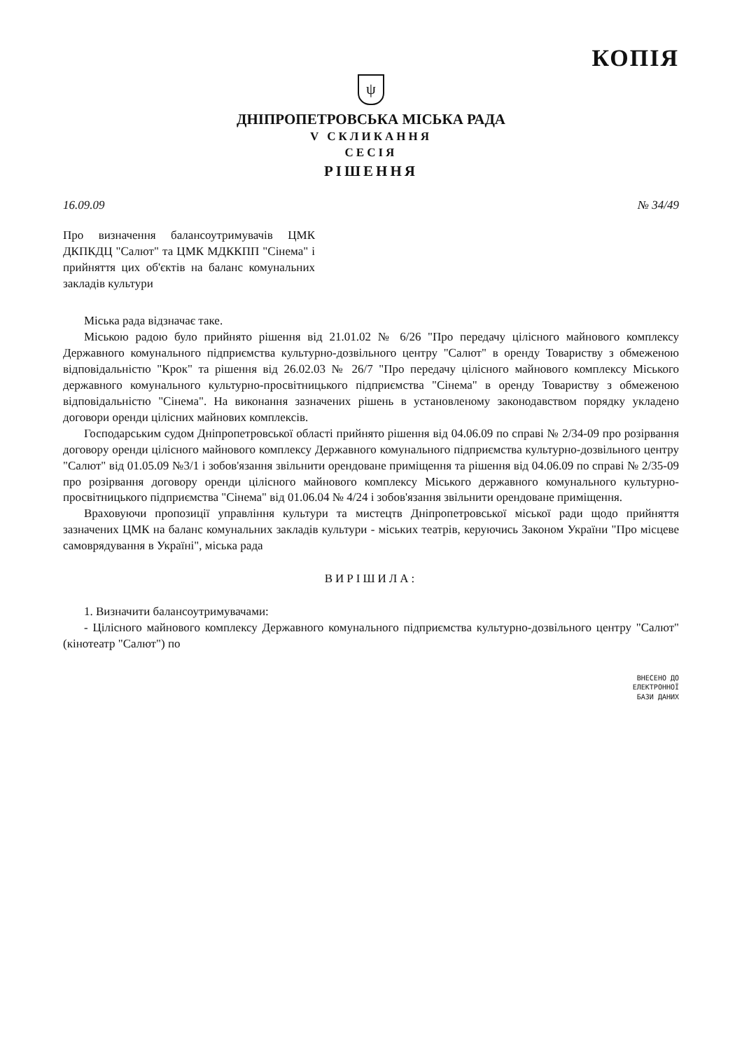КОПІЯ
ψ
ДНІПРОПЕТРОВСЬКА МІСЬКА РАДА
V СКЛИКАННЯ
СЕСІЯ
РІШЕННЯ
16.09.09 № 34/49
Про визначення балансоутримувачів ЦМК ДКПКДЦ "Салют" та ЦМК МДККПП "Сінема" і прийняття цих об'єктів на баланс комунальних закладів культури
Міська рада відзначає таке.
Міською радою було прийнято рішення від 21.01.02 № 6/26 "Про передачу цілісного майнового комплексу Державного комунального підприємства культурно-дозвільного центру "Салют" в оренду Товариству з обмеженою відповідальністю "Крок" та рішення від 26.02.03 № 26/7 "Про передачу цілісного майнового комплексу Міського державного комунального культурно-просвітницького підприємства "Сінема" в оренду Товариству з обмеженою відповідальністю "Сінема". На виконання зазначених рішень в установленому законодавством порядку укладено договори оренди цілісних майнових комплексів.
Господарським судом Дніпропетровської області прийнято рішення від 04.06.09 по справі № 2/34-09 про розірвання договору оренди цілісного майнового комплексу Державного комунального підприємства культурно-дозвільного центру "Салют" від 01.05.09 №3/1 і зобов'язання звільнити орендоване приміщення та рішення від 04.06.09 по справі № 2/35-09 про розірвання договору оренди цілісного майнового комплексу Міського державного комунального культурно-просвітницького підприємства "Сінема" від 01.06.04 № 4/24 і зобов'язання звільнити орендоване приміщення.
Враховуючи пропозиції управління культури та мистецтв Дніпропетровської міської ради щодо прийняття зазначених ЦМК на баланс комунальних закладів культури - міських театрів, керуючись Законом України "Про місцеве самоврядування в Україні", міська рада
ВИРІШИЛА:
1. Визначити балансоутримувачами:
- Цілісного майнового комплексу Державного комунального підприємства культурно-дозвільного центру "Салют" (кінотеатр "Салют") по
ВНЕСЕНО ДО
ЕЛЕКТРОННОЇ
БАЗИ ДАНИХ